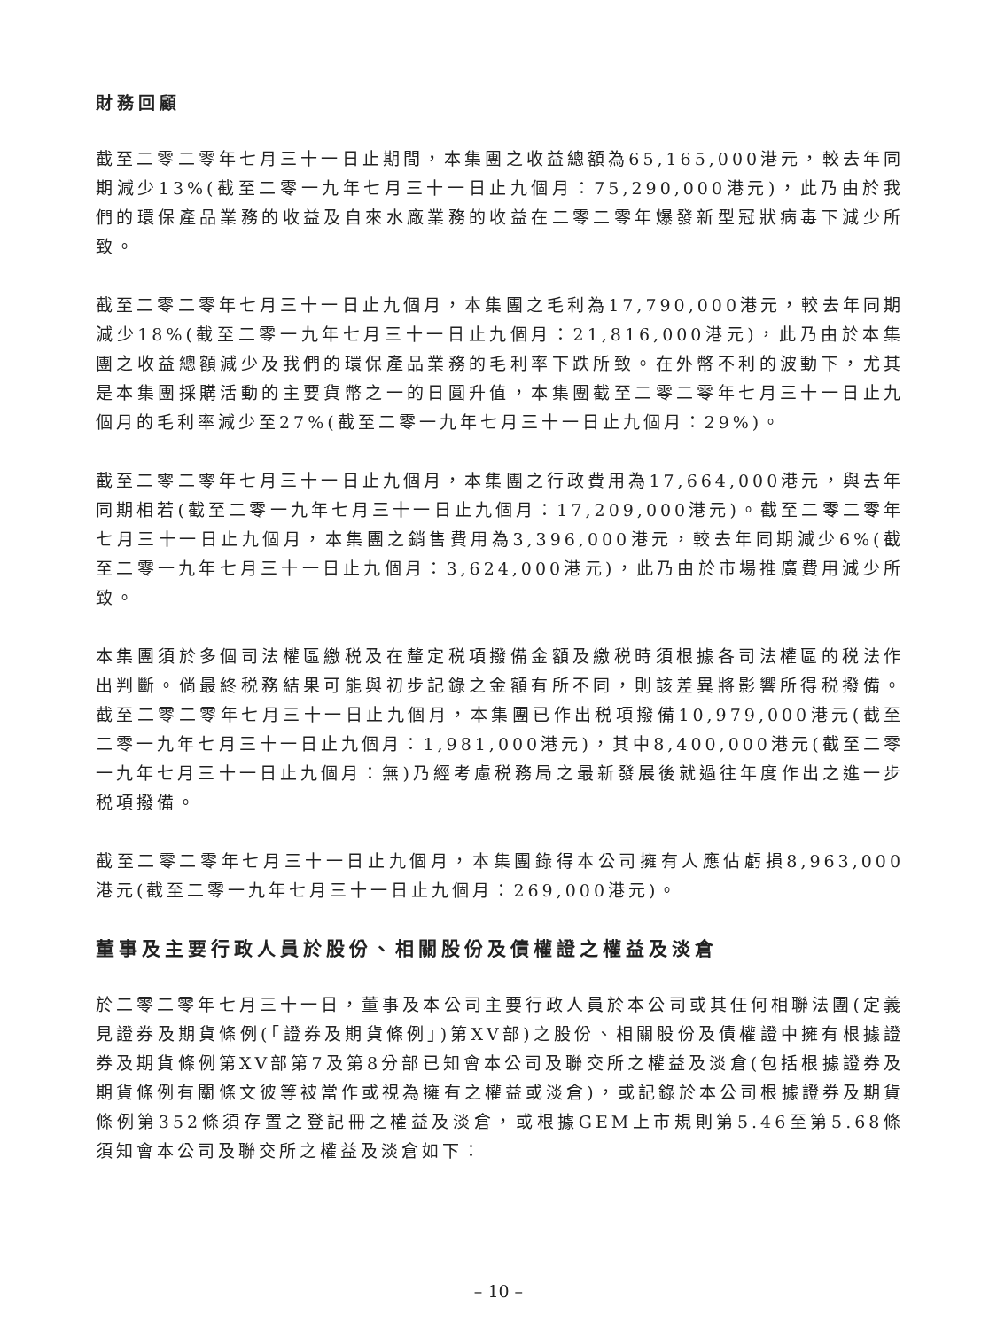財務回顧
截至二零二零年七月三十一日止期間，本集團之收益總額為65,165,000港元，較去年同期減少13%(截至二零一九年七月三十一日止九個月：75,290,000港元)，此乃由於我們的環保產品業務的收益及自來水廠業務的收益在二零二零年爆發新型冠狀病毒下減少所致。
截至二零二零年七月三十一日止九個月，本集團之毛利為17,790,000港元，較去年同期減少18%(截至二零一九年七月三十一日止九個月：21,816,000港元)，此乃由於本集團之收益總額減少及我們的環保產品業務的毛利率下跌所致。在外幣不利的波動下，尤其是本集團採購活動的主要貨幣之一的日圓升值，本集團截至二零二零年七月三十一日止九個月的毛利率減少至27%(截至二零一九年七月三十一日止九個月：29%)。
截至二零二零年七月三十一日止九個月，本集團之行政費用為17,664,000港元，與去年同期相若(截至二零一九年七月三十一日止九個月：17,209,000港元)。截至二零二零年七月三十一日止九個月，本集團之銷售費用為3,396,000港元，較去年同期減少6%(截至二零一九年七月三十一日止九個月：3,624,000港元)，此乃由於市場推廣費用減少所致。
本集團須於多個司法權區繳税及在釐定税項撥備金額及繳税時須根據各司法權區的税法作出判斷。倘最終税務結果可能與初步記錄之金額有所不同，則該差異將影響所得税撥備。截至二零二零年七月三十一日止九個月，本集團已作出税項撥備10,979,000港元(截至二零一九年七月三十一日止九個月：1,981,000港元)，其中8,400,000港元(截至二零一九年七月三十一日止九個月：無)乃經考慮税務局之最新發展後就過往年度作出之進一步税項撥備。
截至二零二零年七月三十一日止九個月，本集團錄得本公司擁有人應佔虧損8,963,000港元(截至二零一九年七月三十一日止九個月：269,000港元)。
董事及主要行政人員於股份、相關股份及債權證之權益及淡倉
於二零二零年七月三十一日，董事及本公司主要行政人員於本公司或其任何相聯法團(定義見證券及期貨條例(「證券及期貨條例」)第XV部)之股份、相關股份及債權證中擁有根據證券及期貨條例第XV部第7及第8分部已知會本公司及聯交所之權益及淡倉(包括根據證券及期貨條例有關條文彼等被當作或視為擁有之權益或淡倉)，或記錄於本公司根據證券及期貨條例第352條須存置之登記冊之權益及淡倉，或根據GEM上市規則第5.46至第5.68條須知會本公司及聯交所之權益及淡倉如下：
– 10 –